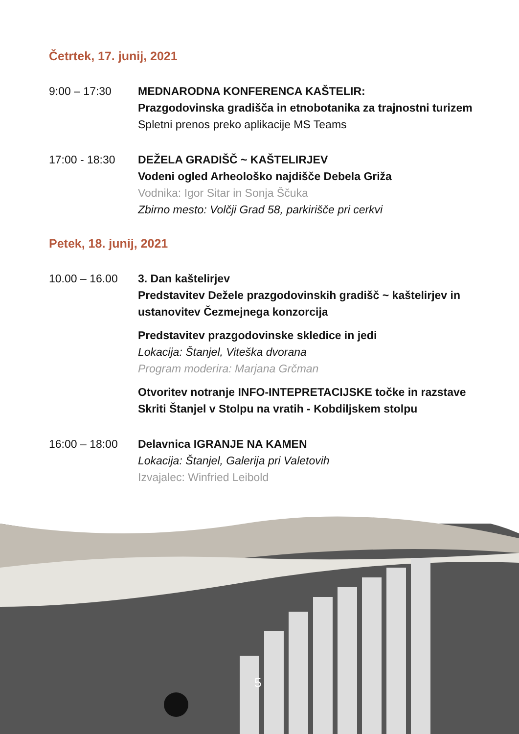Četrtek, 17. junij, 2021
9:00 – 17:30 MEDNARODNA KONFERENCA KAŠTELIR:
Prazgodovinska gradišča in etnobotanika za trajnostni turizem
Spletni prenos preko aplikacije MS Teams
17:00 - 18:30 DEŽELA GRADIŠČ ~ KAŠTELIRJEV
Vodeni ogled Arheološko najdišče Debela Griža
Vodnika: Igor Sitar in Sonja Ščuka
Zbirno mesto: Volčji Grad 58, parkirišče pri cerkvi
Petek, 18. junij, 2021
10.00 – 16.00 3. Dan kaštelirjev
Predstavitev Dežele prazgodovinskih gradišč ~ kaštelirjev in ustanovitev Čezmejnega konzorcija
Predstavitev prazgodovinske skledice in jedi
Lokacija: Štanjel, Viteška dvorana
Program moderira: Marjana Grčman
Otvoritev notranje INFO-INTEPRETACIJSKE točke in razstave Skriti Štanjel v Stolpu na vratih - Kobdiljskem stolpu
16:00 – 18:00 Delavnica IGRANJE NA KAMEN
Lokacija: Štanjel, Galerija pri Valetovih
Izvajalec: Winfried Leibold
5